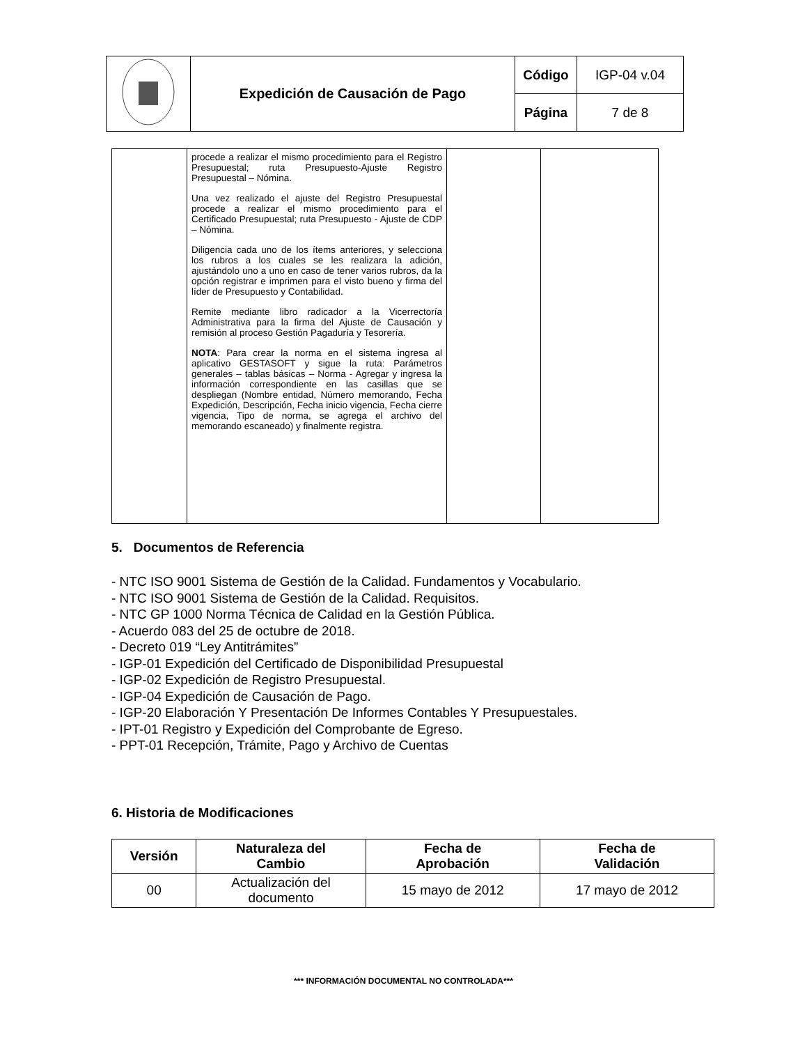| | Expedición de Causación de Pago | Código | IGP-04 v.04 |
| | | Página | 7 de 8 |
| | procede a realizar el mismo procedimiento para el Registro Presupuestal; ruta Presupuesto-Ajuste Registro Presupuestal – Nómina. Una vez realizado el ajuste del Registro Presupuestal procede a realizar el mismo procedimiento para el Certificado Presupuestal; ruta Presupuesto - Ajuste de CDP – Nómina. Diligencia cada uno de los ítems anteriores, y selecciona los rubros a los cuales se les realizara la adición, ajustándolo uno a uno en caso de tener varios rubros, da la opción registrar e imprimen para el visto bueno y firma del líder de Presupuesto y Contabilidad. Remite mediante libro radicador a la Vicerrectoría Administrativa para la firma del Ajuste de Causación y remisión al proceso Gestión Pagaduría y Tesorería. NOTA : Para crear la norma en el sistema ingresa al aplicativo GESTASOFT y sigue la ruta: Parámetros generales – tablas básicas – Norma - Agregar y ingresa la información correspondiente en las casillas que se despliegan (Nombre entidad, Número memorando, Fecha Expedición, Descripción, Fecha inicio vigencia, Fecha cierre vigencia, Tipo de norma, se agrega el archivo del memorando escaneado) y finalmente registra. | | |
5. Documentos de Referencia
- NTC ISO 9001 Sistema de Gestión de la Calidad. Fundamentos y Vocabulario.
- NTC ISO 9001 Sistema de Gestión de la Calidad. Requisitos.
- NTC GP 1000 Norma Técnica de Calidad en la Gestión Pública.
- Acuerdo 083 del 25 de octubre de 2018.
- Decreto 019 “Ley Antitrámites”
- IGP-01 Expedición del Certificado de Disponibilidad Presupuestal
- IGP-02 Expedición de Registro Presupuestal.
- IGP-04 Expedición de Causación de Pago.
- IGP-20 Elaboración Y Presentación De Informes Contables Y Presupuestales.
- IPT-01 Registro y Expedición del Comprobante de Egreso.
- PPT-01 Recepción, Trámite, Pago y Archivo de Cuentas
6. Historia de Modificaciones
| Versión | Naturaleza del Cambio | Fecha de Aprobación | Fecha de Validación |
| --- | --- | --- | --- |
| 00 | Actualización del documento | 15 mayo de 2012 | 17 mayo de 2012 |
*** INFORMACIÓN DOCUMENTAL NO CONTROLADA***